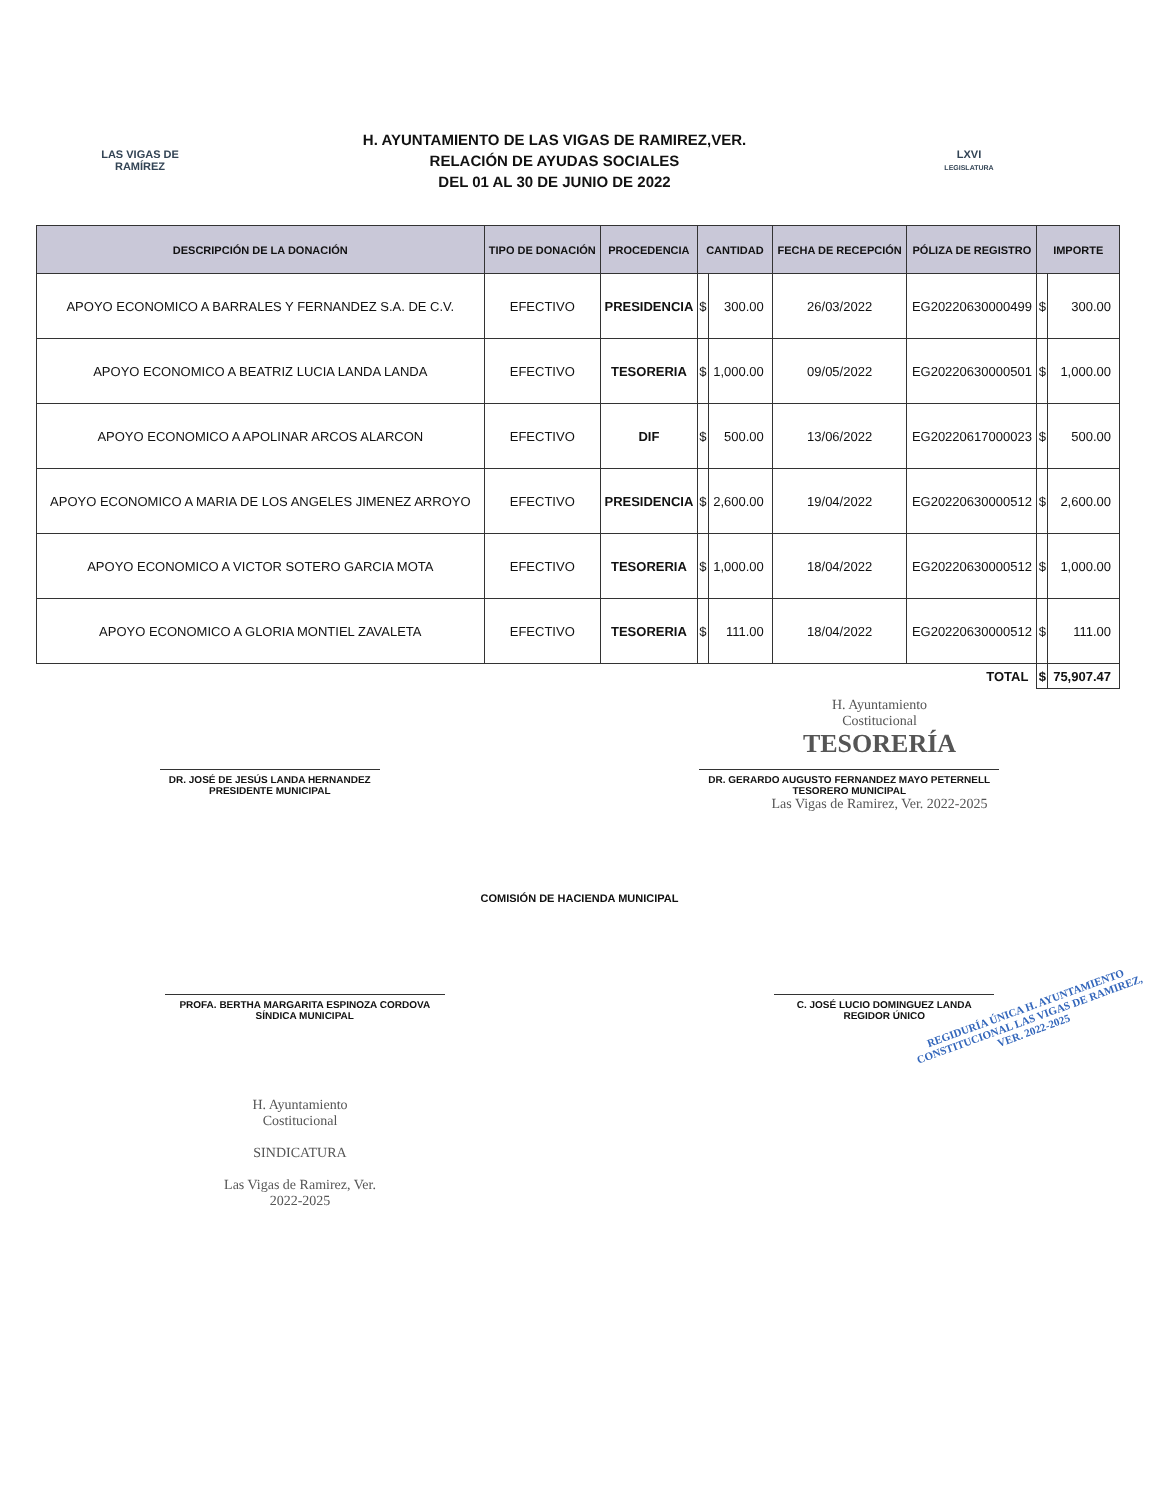LAS VIGAS DE RAMÍREZ
H. AYUNTAMIENTO DE LAS VIGAS DE RAMIREZ,VER.
RELACIÓN DE AYUDAS SOCIALES
DEL 01 AL 30 DE JUNIO DE 2022
LXVI
LEGISLATURA
| DESCRIPCIÓN DE LA DONACIÓN | TIPO DE DONACIÓN | PROCEDENCIA | CANTIDAD | | FECHA DE RECEPCIÓN | PÓLIZA DE REGISTRO | IMPORTE | |
| --- | --- | --- | --- | --- | --- | --- | --- | --- |
| APOYO ECONOMICO A BARRALES Y FERNANDEZ S.A. DE C.V. | EFECTIVO | PRESIDENCIA | $ | 300.00 | 26/03/2022 | EG20220630000499 | $ | 300.00 |
| APOYO ECONOMICO A BEATRIZ LUCIA LANDA LANDA | EFECTIVO | TESORERIA | $ | 1,000.00 | 09/05/2022 | EG20220630000501 | $ | 1,000.00 |
| APOYO ECONOMICO A APOLINAR ARCOS ALARCON | EFECTIVO | DIF | $ | 500.00 | 13/06/2022 | EG20220617000023 | $ | 500.00 |
| APOYO ECONOMICO A MARIA DE LOS ANGELES JIMENEZ ARROYO | EFECTIVO | PRESIDENCIA | $ | 2,600.00 | 19/04/2022 | EG20220630000512 | $ | 2,600.00 |
| APOYO ECONOMICO A VICTOR SOTERO GARCIA MOTA | EFECTIVO | TESORERIA | $ | 1,000.00 | 18/04/2022 | EG20220630000512 | $ | 1,000.00 |
| APOYO ECONOMICO A GLORIA MONTIEL ZAVALETA | EFECTIVO | TESORERIA | $ | 111.00 | 18/04/2022 | EG20220630000512 | $ | 111.00 |
| TOTAL | | | | | | | $ | 75,907.47 |
H. Ayuntamiento
Costitucional
TESORERÍA
DR. JOSÉ DE JESÚS LANDA HERNANDEZ
PRESIDENTE MUNICIPAL
DR. GERARDO AUGUSTO FERNANDEZ MAYO PETERNELL
TESORERO MUNICIPAL
Las Vigas de Ramirez, Ver. 2022-2025
COMISIÓN DE HACIENDA MUNICIPAL
PROFA. BERTHA MARGARITA ESPINOZA CORDOVA
SÍNDICA MUNICIPAL
C. JOSÉ LUCIO DOMINGUEZ LANDA
REGIDOR ÚNICO
REGIDURÍA ÚNICA H. AYUNTAMIENTO CONSTITUCIONAL LAS VIGAS DE RAMIREZ, VER. 2022-2025
H. Ayuntamiento
Costitucional
SINDICATURA
Las Vigas de Ramirez, Ver.
2022-2025